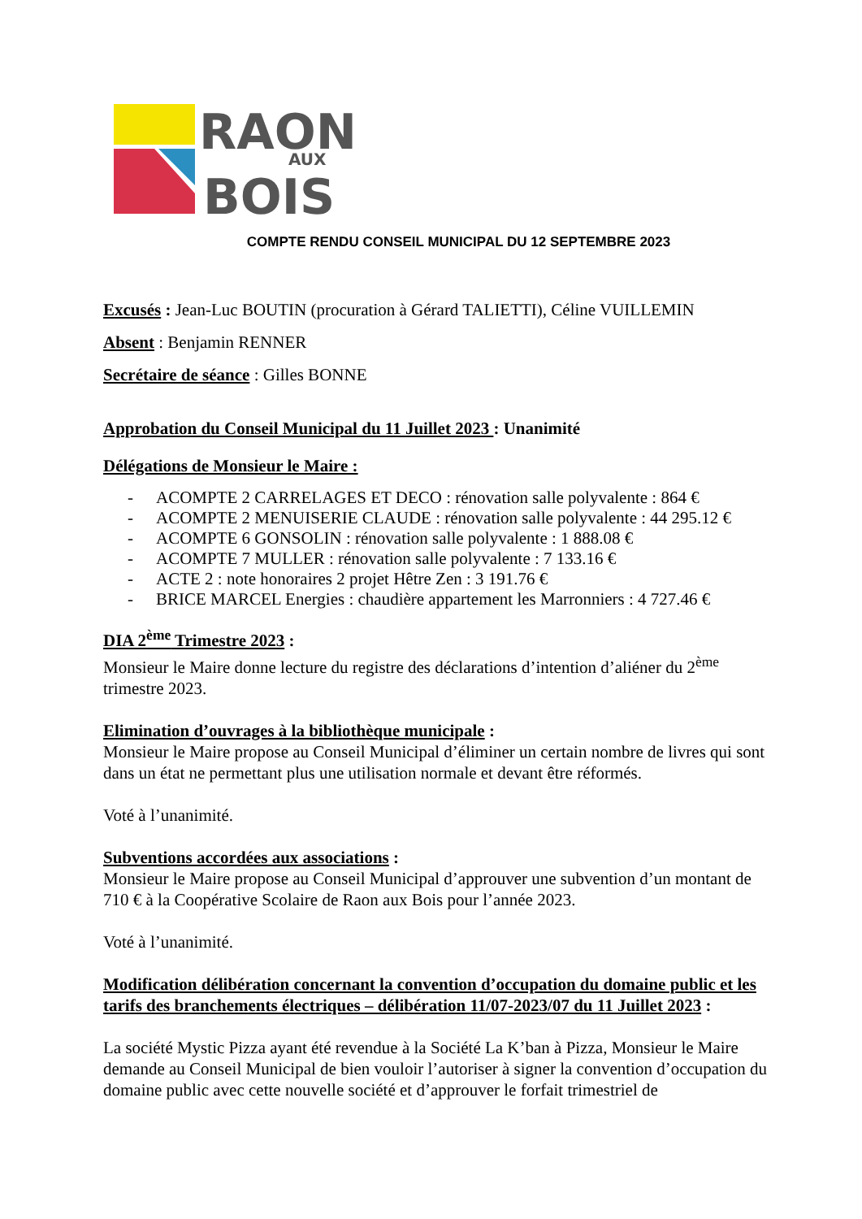RAON
AUX
BOIS
COMPTE RENDU CONSEIL MUNICIPAL DU 12 SEPTEMBRE 2023
Excusés : Jean-Luc BOUTIN (procuration à Gérard TALIETTI), Céline VUILLEMIN
Absent : Benjamin RENNER
Secrétaire de séance : Gilles BONNE
Approbation du Conseil Municipal du 11 Juillet 2023 : Unanimité
Délégations de Monsieur le Maire :
- ACOMPTE 2 CARRELAGES ET DECO : rénovation salle polyvalente : 864 €
- ACOMPTE 2 MENUISERIE CLAUDE : rénovation salle polyvalente : 44 295.12 €
- ACOMPTE 6 GONSOLIN : rénovation salle polyvalente : 1 888.08 €
- ACOMPTE 7 MULLER : rénovation salle polyvalente : 7 133.16 €
- ACTE 2 : note honoraires 2 projet Hêtre Zen : 3 191.76 €
- BRICE MARCEL Energies : chaudière appartement les Marronniers : 4 727.46 €
DIA 2<sup>ème</sup> Trimestre 2023 :
Monsieur le Maire donne lecture du registre des déclarations d’intention d’aliéner du 2<sup>ème</sup> trimestre 2023.
Elimination d’ouvrages à la bibliothèque municipale :
Monsieur le Maire propose au Conseil Municipal d’éliminer un certain nombre de livres qui sont dans un état ne permettant plus une utilisation normale et devant être réformés.
Voté à l’unanimité.
Subventions accordées aux associations :
Monsieur le Maire propose au Conseil Municipal d’approuver une subvention d’un montant de 710 € à la Coopérative Scolaire de Raon aux Bois pour l’année 2023.
Voté à l’unanimité.
Modification délibération concernant la convention d’occupation du domaine public et les tarifs des branchements électriques – délibération 11/07-2023/07 du 11 Juillet 2023 :
La société Mystic Pizza ayant été revendue à la Société La K’ban à Pizza, Monsieur le Maire demande au Conseil Municipal de bien vouloir l’autoriser à signer la convention d’occupation du domaine public avec cette nouvelle société et d’approuver le forfait trimestriel de